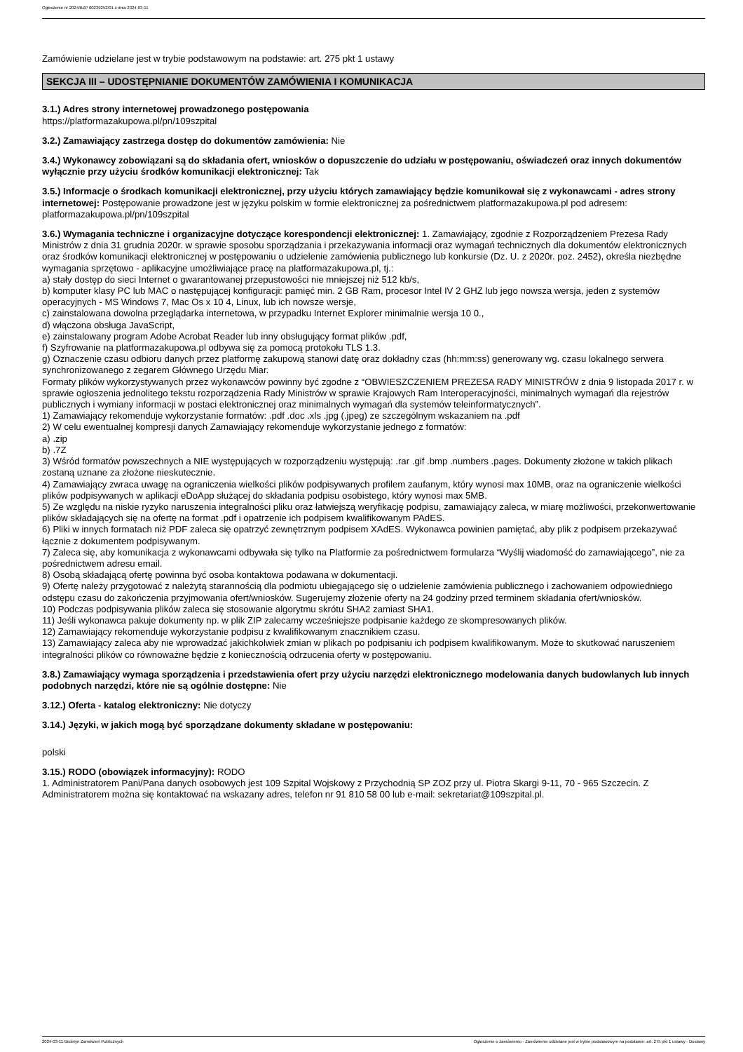Ogłoszenie nr 2024/BZP 00239252/01 z dnia 2024-03-11
Zamówienie udzielane jest w trybie podstawowym na podstawie: art. 275 pkt 1 ustawy
SEKCJA III – UDOSTĘPNIANIE DOKUMENTÓW ZAMÓWIENIA I KOMUNIKACJA
3.1.) Adres strony internetowej prowadzonego postępowania
https://platformazakupowa.pl/pn/109szpital
3.2.) Zamawiający zastrzega dostęp do dokumentów zamówienia: Nie
3.4.) Wykonawcy zobowiązani są do składania ofert, wniosków o dopuszczenie do udziału w postępowaniu, oświadczeń oraz innych dokumentów wyłącznie przy użyciu środków komunikacji elektronicznej: Tak
3.5.) Informacje o środkach komunikacji elektronicznej, przy użyciu których zamawiający będzie komunikował się z wykonawcami - adres strony internetowej: Postępowanie prowadzone jest w języku polskim w formie elektronicznej za pośrednictwem platformazakupowa.pl pod adresem: platformazakupowa.pl/pn/109szpital
3.6.) Wymagania techniczne i organizacyjne dotyczące korespondencji elektronicznej: 1. Zamawiający, zgodnie z Rozporządzeniem Prezesa Rady Ministrów z dnia 31 grudnia 2020r. w sprawie sposobu sporządzania i przekazywania informacji oraz wymagań technicznych dla dokumentów elektronicznych oraz środków komunikacji elektronicznej w postępowaniu o udzielenie zamówienia publicznego lub konkursie (Dz. U. z 2020r. poz. 2452), określa niezbędne wymagania sprzętowo - aplikacyjne umożliwiające pracę na platformazakupowa.pl, tj.:
a) stały dostęp do sieci Internet o gwarantowanej przepustowości nie mniejszej niż 512 kb/s,
b) komputer klasy PC lub MAC o następującej konfiguracji: pamięć min. 2 GB Ram, procesor Intel IV 2 GHZ lub jego nowsza wersja, jeden z systemów operacyjnych - MS Windows 7, Mac Os x 10 4, Linux, lub ich nowsze wersje,
c) zainstalowana dowolna przeglądarka internetowa, w przypadku Internet Explorer minimalnie wersja 10 0.,
d) włączona obsługa JavaScript,
e) zainstalowany program Adobe Acrobat Reader lub inny obsługujący format plików .pdf,
f) Szyfrowanie na platformazakupowa.pl odbywa się za pomocą protokołu TLS 1.3.
g) Oznaczenie czasu odbioru danych przez platformę zakupową stanowi datę oraz dokładny czas (hh:mm:ss) generowany wg. czasu lokalnego serwera synchronizowanego z zegarem Głównego Urzędu Miar.
Formaty plików wykorzystywanych przez wykonawców powinny być zgodne z “OBWIESZCZENIEM PREZESA RADY MINISTRÓW z dnia 9 listopada 2017 r. w sprawie ogłoszenia jednolitego tekstu rozporządzenia Rady Ministrów w sprawie Krajowych Ram Interoperacyjności, minimalnych wymagań dla rejestrów publicznych i wymiany informacji w postaci elektronicznej oraz minimalnych wymagań dla systemów teleinformatycznych”.
1) Zamawiający rekomenduje wykorzystanie formatów: .pdf .doc .xls .jpg (.jpeg) ze szczególnym wskazaniem na .pdf
2) W celu ewentualnej kompresji danych Zamawiający rekomenduje wykorzystanie jednego z formatów:
a) .zip
b) .7Z
3) Wśród formatów powszechnych a NIE występujących w rozporządzeniu występują: .rar .gif .bmp .numbers .pages. Dokumenty złożone w takich plikach zostaną uznane za złożone nieskutecznie.
4) Zamawiający zwraca uwagę na ograniczenia wielkości plików podpisywanych profilem zaufanym, który wynosi max 10MB, oraz na ograniczenie wielkości plików podpisywanych w aplikacji eDoApp służącej do składania podpisu osobistego, który wynosi max 5MB.
5) Ze względu na niskie ryzyko naruszenia integralności pliku oraz łatwiejszą weryfikację podpisu, zamawiający zaleca, w miarę możliwości, przekonwertowanie plików składających się na ofertę na format .pdf i opatrzenie ich podpisem kwalifikowanym PAdES.
6) Pliki w innych formatach niż PDF zaleca się opatrzyć zewnętrznym podpisem XAdES. Wykonawca powinien pamiętać, aby plik z podpisem przekazywać łącznie z dokumentem podpisywanym.
7) Zaleca się, aby komunikacja z wykonawcami odbywała się tylko na Platformie za pośrednictwem formularza “Wyślij wiadomość do zamawiającego”, nie za pośrednictwem adresu email.
8) Osobą składającą ofertę powinna być osoba kontaktowa podawana w dokumentacji.
9) Ofertę należy przygotować z należytą starannością dla podmiotu ubiegającego się o udzielenie zamówienia publicznego i zachowaniem odpowiedniego odstępu czasu do zakończenia przyjmowania ofert/wniosków. Sugerujemy złożenie oferty na 24 godziny przed terminem składania ofert/wniosków.
10) Podczas podpisywania plików zaleca się stosowanie algorytmu skrótu SHA2 zamiast SHA1.
11) Jeśli wykonawca pakuje dokumenty np. w plik ZIP zalecamy wcześniejsze podpisanie każdego ze skompresowanych plików.
12) Zamawiający rekomenduje wykorzystanie podpisu z kwalifikowanym znacznikiem czasu.
13) Zamawiający zaleca aby nie wprowadzać jakichkolwiek zmian w plikach po podpisaniu ich podpisem kwalifikowanym. Może to skutkować naruszeniem integralności plików co równoważne będzie z koniecznością odrzucenia oferty w postępowaniu.
3.8.) Zamawiający wymaga sporządzenia i przedstawienia ofert przy użyciu narzędzi elektronicznego modelowania danych budowlanych lub innych podobnych narzędzi, które nie są ogólnie dostępne: Nie
3.12.) Oferta - katalog elektroniczny: Nie dotyczy
3.14.) Języki, w jakich mogą być sporządzane dokumenty składane w postępowaniu:
polski
3.15.) RODO (obowiązek informacyjny): RODO
1. Administratorem Pani/Pana danych osobowych jest 109 Szpital Wojskowy z Przychodnią SP ZOZ przy ul. Piotra Skargi 9-11, 70 - 965 Szczecin. Z Administratorem można się kontaktować na wskazany adres, telefon nr 91 810 58 00 lub e-mail: sekretariat@109szpital.pl.
2024-03-11 Biuletyn Zamówień Publicznych Ogłoszenie o zamówieniu - Zamówienie udzielane jest w trybie podstawowym na podstawie: art. 275 pkt 1 ustawy - Dostawy